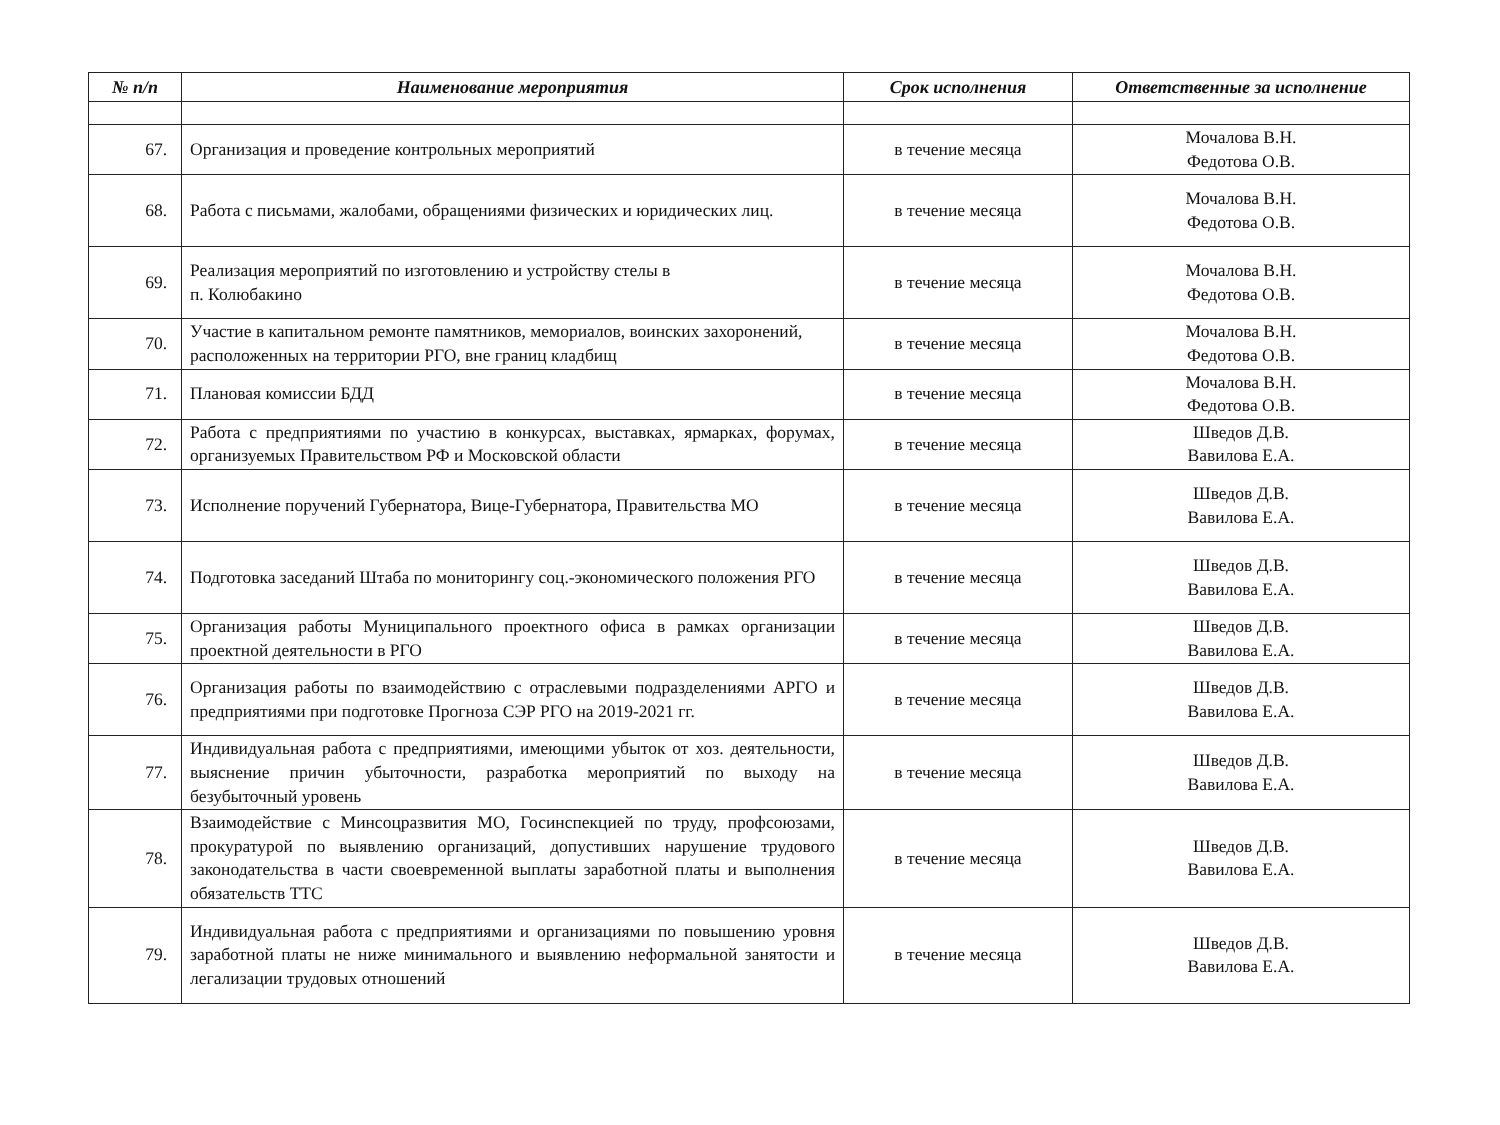| № п/п | Наименование мероприятия | Срок исполнения | Ответственные за исполнение |
| --- | --- | --- | --- |
| 67. | Организация и проведение контрольных мероприятий | в течение месяца | Мочалова В.Н. Федотова О.В. |
| 68. | Работа с письмами, жалобами, обращениями физических и юридических лиц. | в течение месяца | Мочалова В.Н. Федотова О.В. |
| 69. | Реализация мероприятий по изготовлению и устройству стелы в п. Колюбакино | в течение месяца | Мочалова В.Н. Федотова О.В. |
| 70. | Участие в капитальном ремонте памятников, мемориалов, воинских захоронений, расположенных на территории РГО, вне границ кладбищ | в течение месяца | Мочалова В.Н. Федотова О.В. |
| 71. | Плановая комиссии БДД | в течение месяца | Мочалова В.Н. Федотова О.В. |
| 72. | Работа с предприятиями по участию в конкурсах, выставках, ярмарках, форумах, организуемых Правительством РФ и Московской области | в течение месяца | Шведов Д.В. Вавилова Е.А. |
| 73. | Исполнение поручений Губернатора, Вице-Губернатора, Правительства МО | в течение месяца | Шведов Д.В. Вавилова Е.А. |
| 74. | Подготовка заседаний Штаба по мониторингу соц.-экономического положения РГО | в течение месяца | Шведов Д.В. Вавилова Е.А. |
| 75. | Организация работы Муниципального проектного офиса в рамках организации проектной деятельности в РГО | в течение месяца | Шведов Д.В. Вавилова Е.А. |
| 76. | Организация работы по взаимодействию с отраслевыми подразделениями АРГО и предприятиями при подготовке Прогноза СЭР РГО на 2019-2021 гг. | в течение месяца | Шведов Д.В. Вавилова Е.А. |
| 77. | Индивидуальная работа с предприятиями, имеющими убыток от хоз. деятельности, выяснение причин убыточности, разработка мероприятий по выходу на безубыточный уровень | в течение месяца | Шведов Д.В. Вавилова Е.А. |
| 78. | Взаимодействие с Минсоцразвития МО, Госинспекцией по труду, профсоюзами, прокуратурой по выявлению организаций, допустивших нарушение трудового законодательства в части своевременной выплаты заработной платы и выполнения обязательств ТТС | в течение месяца | Шведов Д.В. Вавилова Е.А. |
| 79. | Индивидуальная работа с предприятиями и организациями по повышению уровня заработной платы не ниже минимального и выявлению неформальной занятости и легализации трудовых отношений | в течение месяца | Шведов Д.В. Вавилова Е.А. |